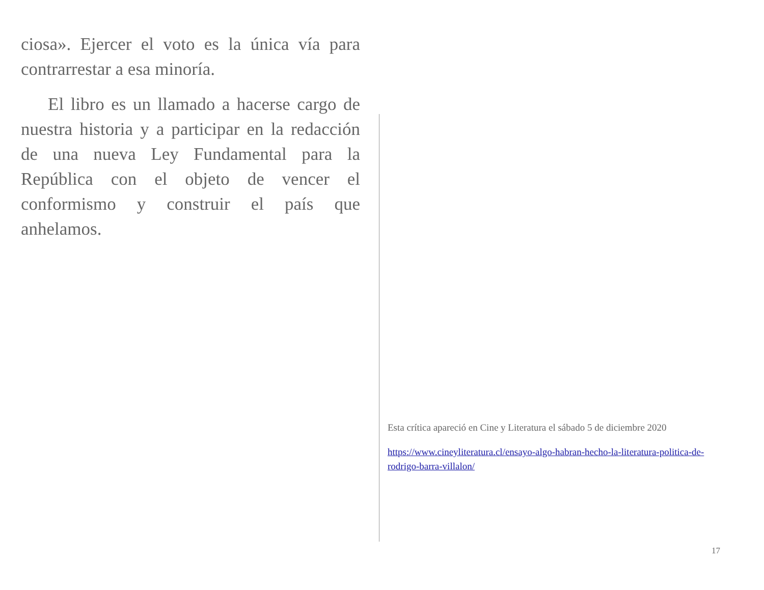ciosa». Ejercer el voto es la única vía para contrarrestar a esa minoría.
El libro es un llamado a hacerse cargo de nuestra historia y a participar en la redacción de una nueva Ley Fundamental para la República con el objeto de vencer el conformismo y construir el país que anhelamos.
Esta crítica apareció en Cine y Literatura el sábado 5 de diciembre 2020
https://www.cineyliteratura.cl/ensayo-algo-habran-hecho-la-literatura-politica-de-rodrigo-barra-villalon/
17